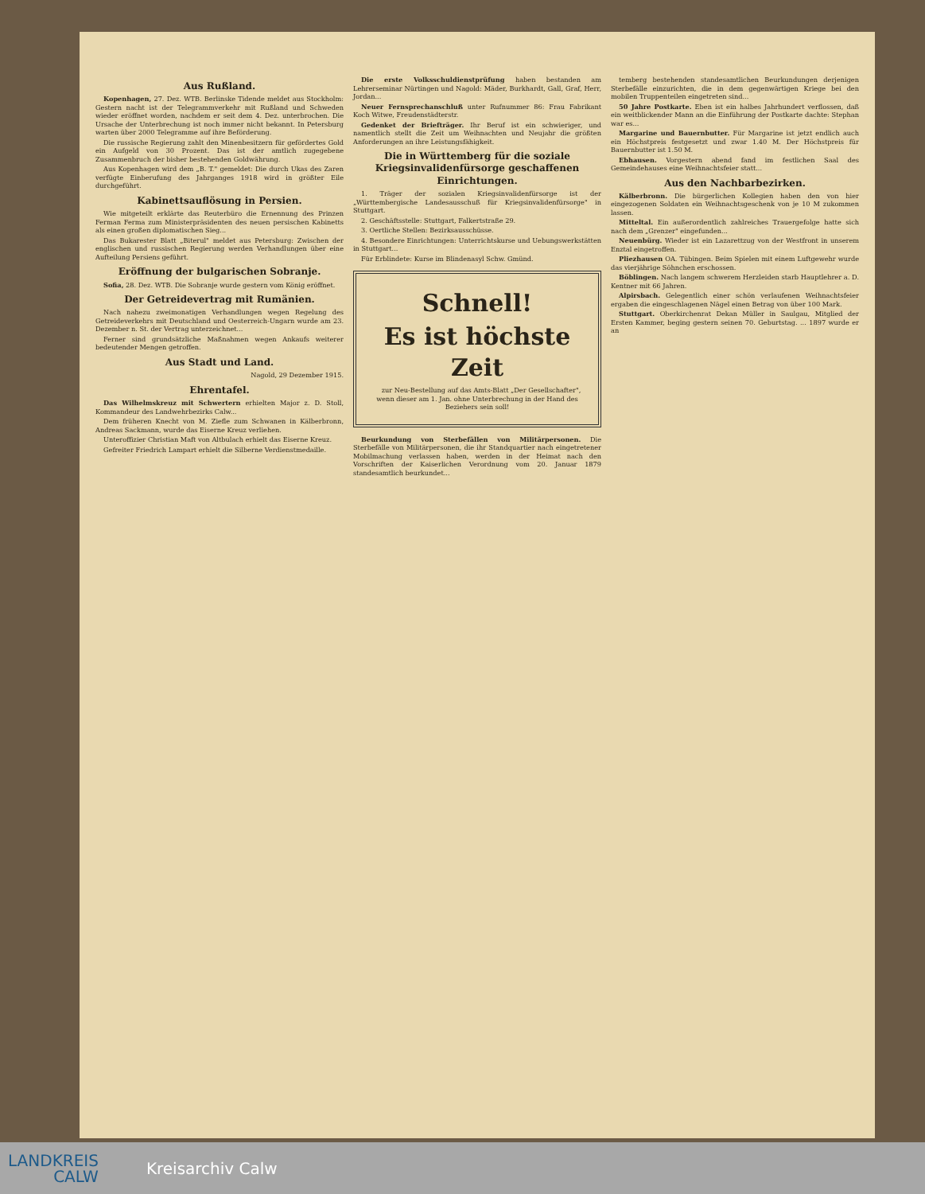Aus Rußland.
Kopenhagen, 27. Dez. WTB. Berlinske Tidende meldet aus Stockholm: Gestern nacht ist der Telegrammverkehr mit Rußland und Schweden wieder eröffnet worden, nachdem er seit dem 4. Dez. unterbrochen. Die Ursache der Unterbrechung ist noch immer nicht bekannt. In Petersburg warten über 2000 Telegramme auf ihre Beförderung.
Die russische Regierung zahlt den Minenbesitzern für gefördertes Gold ein Aufgeld von 30 Prozent. Das ist der amtlich zugegebene Zusammenbruch der bisher bestehenden Goldwährung.
Aus Kopenhagen wird dem „B. T." gemeldet: Die durch Ukas des Zaren verfügte Einberufung des Jahrganges 1918 wird in größter Eile durchgeführt.
Kabinettsauflösung in Persien.
Wie mitgeteilt erklärte das Reuterbüro die Ernennung des Prinzen Ferman Ferma zum Ministerpräsidenten des neuen persischen Kabinetts als einen großen diplomatischen Sieg...
Das Bukarester Blatt „Biterul" meldet aus Petersburg: Zwischen der englischen und russischen Regierung werden Verhandlungen über eine Aufteilung Persiens geführt.
Eröffnung der bulgarischen Sobranje.
Sofia, 28. Dez. WTB. Die Sobranje wurde gestern vom König eröffnet.
Der Getreidevertrag mit Rumänien.
Nach nahezu zweimonatigen Verhandlungen wegen Regelung des Getreideverkehrs mit Deutschland und Oesterreich-Ungarn wurde am 23. Dezember n. St. der Vertrag unterzeichnet...
Ferner sind grundsätzliche Maßnahmen wegen Ankaufs weiterer bedeutender Mengen getroffen.
Aus Stadt und Land.
Nagold, 29 Dezember 1915.
Ehrentafel.
Das Wilhelmskreuz mit Schwertern erhielten Major z. D. Stoll, Kommandeur des Landwehrbezirks Calw...
Dem früheren Knecht von M. Ziefle zum Schwanen in Kälberbronn, Andreas Sackmann, wurde das Eiserne Kreuz verliehen.
Unteroffizier Christian Maft von Altbulach erhielt das Eiserne Kreuz.
Gefreiter Friedrich Lampart erhielt die Silberne Verdienstmedaille.
Die erste Volksschuldienstprüfung haben bestanden am Lehrerseminar Nürtingen und Nagold: Mäder, Burkhardt, Gall, Graf, Herr, Jordan...
Neuer Fernsprechanschluß unter Rufnummer 86: Frau Fabrikant Koch Witwe, Freudenstädterstr.
Gedenket der Briefträger. Ihr Beruf ist ein schwieriger, und namentlich stellt die Zeit um Weihnachten und Neujahr die größten Anforderungen an ihre Leistungsfähigkeit.
Die in Württemberg für die soziale Kriegsinvalidenfürsorge geschaffenen Einrichtungen.
1. Träger der sozialen Kriegsinvalidenfürsorge ist der „Württembergische Landesausschuß für Kriegsinvalidenfürsorge" in Stuttgart.
2. Geschäftsstelle: Stuttgart, Falkertstraße 29.
3. Oertliche Stellen: Bezirksausschüsse.
4. Besondere Einrichtungen: Unterrichtskurse und Uebungswerkstätten in Stuttgart...
Für Erblindete: Kurse im Blindenasyl Schw. Gmünd.
Schnell!
Es ist höchste Zeit
zur Neu-Bestellung auf das Amts-Blatt „Der Gesellschafter", wenn dieser am 1. Jan. ohne Unterbrechung in der Hand des Beziehers sein soll!
Beurkundung von Sterbefällen von Militärpersonen. Die Sterbefälle von Militärpersonen, die ihr Standquartier nach eingetretener Mobilmachung verlassen haben, werden in der Heimat nach den Vorschriften der Kaiserlichen Verordnung vom 20. Januar 1879 standesamtlich beurkundet...
temberg bestehenden standesamtlichen Beurkundungen derjenigen Sterbefälle einzurichten, die in dem gegenwärtigen Kriege bei den mobilen Truppenteilen eingetreten sind...
50 Jahre Postkarte. Eben ist ein halbes Jahrhundert verflossen, daß ein weitblickender Mann an die Einführung der Postkarte dachte: Stephan war es...
Margarine und Bauernbutter. Für Margarine ist jetzt endlich auch ein Höchstpreis festgesetzt und zwar 1.40 M. Der Höchstpreis für Bauernbutter ist 1.50 M.
Ebhausen. Vorgestern abend fand im festlichen Saal des Gemeindehauses eine Weihnachtsfeier statt...
Aus den Nachbarbezirken.
Kälberbronn. Die bürgerlichen Kollegien haben den von hier eingezogenen Soldaten ein Weihnachtsgeschenk von je 10 M zukommen lassen.
Mitteltal. Ein außerordentlich zahlreiches Trauergefolge hatte sich nach dem „Grenzer" eingefunden...
Neuenbürg. Wieder ist ein Lazarettzug von der Westfront in unserem Enztal eingetroffen.
Pliezhausen OA. Tübingen. Beim Spielen mit einem Luftgewehr wurde das vierjährige Söhnchen erschossen.
Böblingen. Nach langem schwerem Herzleiden starb Hauptlehrer a. D. Kentner mit 66 Jahren.
Alpirsbach. Gelegentlich einer schön verlaufenen Weihnachtsfeier ergaben die eingeschlagenen Nägel einen Betrag von über 100 Mark.
Stuttgart. Oberkirchenrat Dekan Müller in Saulgau, Mitglied der Ersten Kammer, beging gestern seinen 70. Geburtstag. ... 1897 wurde er an
LANDKREIS
CALW
Kreisarchiv Calw